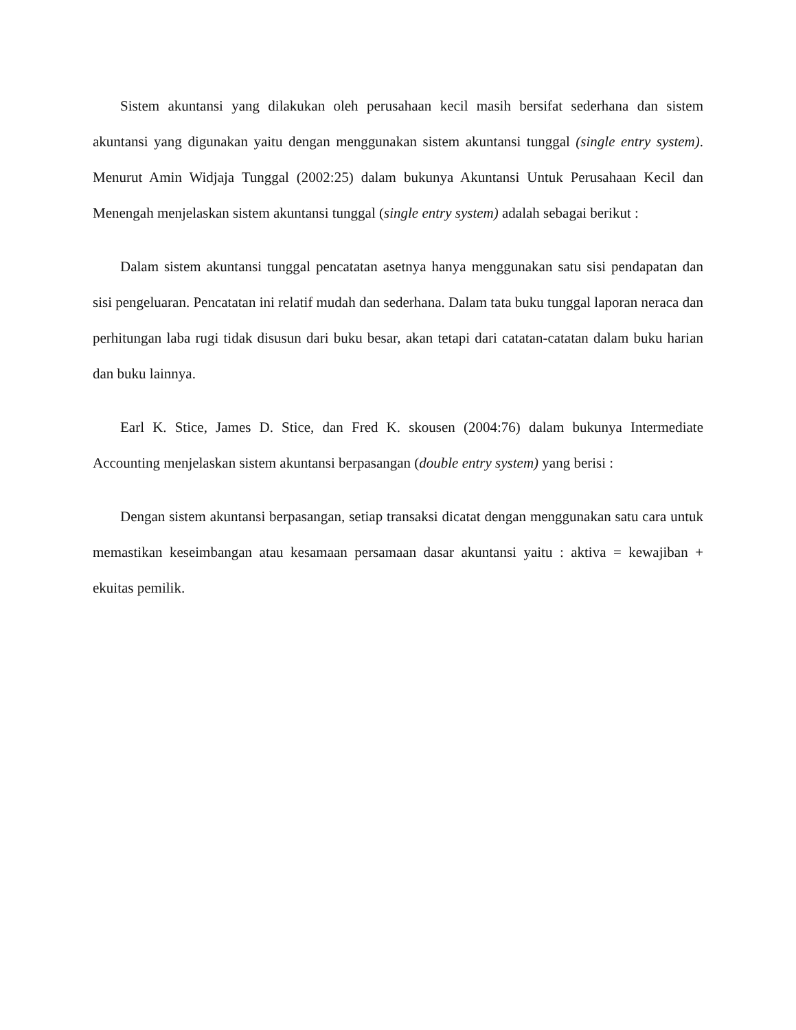Sistem akuntansi yang dilakukan oleh perusahaan kecil masih bersifat sederhana dan sistem akuntansi yang digunakan yaitu dengan menggunakan sistem akuntansi tunggal (single entry system). Menurut Amin Widjaja Tunggal (2002:25) dalam bukunya Akuntansi Untuk Perusahaan Kecil dan Menengah menjelaskan sistem akuntansi tunggal (single entry system) adalah sebagai berikut :
Dalam sistem akuntansi tunggal pencatatan asetnya hanya menggunakan satu sisi pendapatan dan sisi pengeluaran. Pencatatan ini relatif mudah dan sederhana. Dalam tata buku tunggal laporan neraca dan perhitungan laba rugi tidak disusun dari buku besar, akan tetapi dari catatan-catatan dalam buku harian dan buku lainnya.
Earl K. Stice, James D. Stice, dan Fred K. skousen (2004:76) dalam bukunya Intermediate Accounting menjelaskan sistem akuntansi berpasangan (double entry system) yang berisi :
Dengan sistem akuntansi berpasangan, setiap transaksi dicatat dengan menggunakan satu cara untuk memastikan keseimbangan atau kesamaan persamaan dasar akuntansi yaitu : aktiva = kewajiban + ekuitas pemilik.